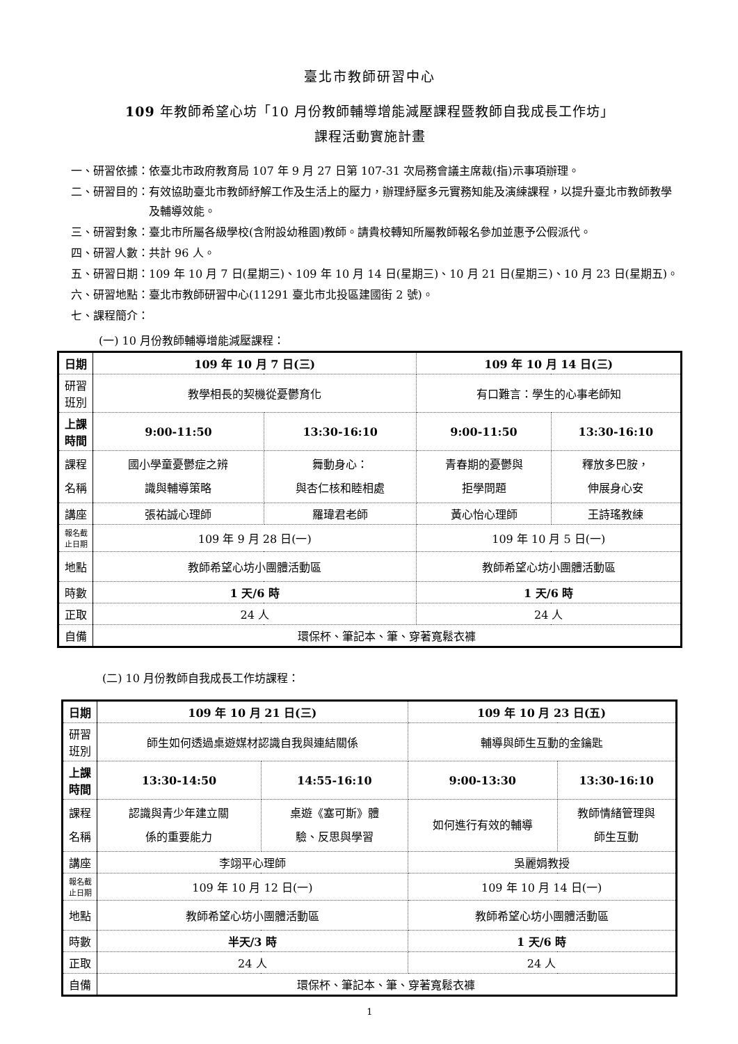臺北市教師研習中心
109 年教師希望心坊「10 月份教師輔導增能減壓課程暨教師自我成長工作坊」
課程活動實施計畫
一、研習依據： 依臺北市政府教育局 107 年 9 月 27 日第 107-31 次局務會議主席裁(指)示事項辦理。
二、研習目的： 有效協助臺北市教師紓解工作及生活上的壓力，辦理紓壓多元實務知能及演練課程，以提升臺北市教師教學及輔導效能。
三、研習對象： 臺北市所屬各級學校(含附設幼稚園)教師。請貴校轉知所屬教師報名參加並惠予公假派代。
四、研習人數： 共計 96 人。
五、研習日期： 109 年 10 月 7 日(星期三)、109 年 10 月 14 日(星期三)、10 月 21 日(星期三)、10 月 23 日(星期五)。
六、研習地點： 臺北市教師研習中心(11291 臺北市北投區建國街 2 號)。
七、課程簡介：
(一) 10 月份教師輔導增能減壓課程：
| 日期 | 109 年 10 月 7 日(三) | | 109 年 10 月 14 日(三) | |
| 研習 班別 | 教學相長的契機從憂鬱育化 | | 有口難言：學生的心事老師知 | |
| 上課 時間 | 9:00-11:50 | 13:30-16:10 | 9:00-11:50 | 13:30-16:10 |
| 課程 名稱 | 國小學童憂鬱症之辨 識與輔導策略 | 舞動身心： 與杏仁核和睦相處 | 青春期的憂鬱與 拒學問題 | 釋放多巴胺， 伸展身心安 |
| 講座 | 張祐誠心理師 | 羅瑋君老師 | 黃心怡心理師 | 王詩瑤教練 |
| 報名截 止日期 | 109 年 9 月 28 日(一) | | 109 年 10 月 5 日(一) | |
| 地點 | 教師希望心坊小團體活動區 | | 教師希望心坊小團體活動區 | |
| 時數 | 1 天/6 時 | | 1 天/6 時 | |
| 正取 | 24 人 | | 24 人 | |
| 自備 | 環保杯、筆記本、筆、穿著寬鬆衣褲 | | | |
(二) 10 月份教師自我成長工作坊課程：
| 日期 | 109 年 10 月 21 日(三) | | 109 年 10 月 23 日(五) | |
| 研習 班別 | 師生如何透過桌遊媒材認識自我與連結關係 | | 輔導與師生互動的金鑰匙 | |
| 上課 時間 | 13:30-14:50 | 14:55-16:10 | 9:00-13:30 | 13:30-16:10 |
| 課程 名稱 | 認識與青少年建立關 係的重要能力 | 桌遊《塞可斯》體 驗、反思與學習 | 如何進行有效的輔導 | 教師情緒管理與 師生互動 |
| 講座 | 李翊平心理師 | | 吳麗娟教授 | |
| 報名截 止日期 | 109 年 10 月 12 日(一) | | 109 年 10 月 14 日(一) | |
| 地點 | 教師希望心坊小團體活動區 | | 教師希望心坊小團體活動區 | |
| 時數 | 半天/3 時 | | 1 天/6 時 | |
| 正取 | 24 人 | | 24 人 | |
| 自備 | 環保杯、筆記本、筆、穿著寬鬆衣褲 | | | |
1